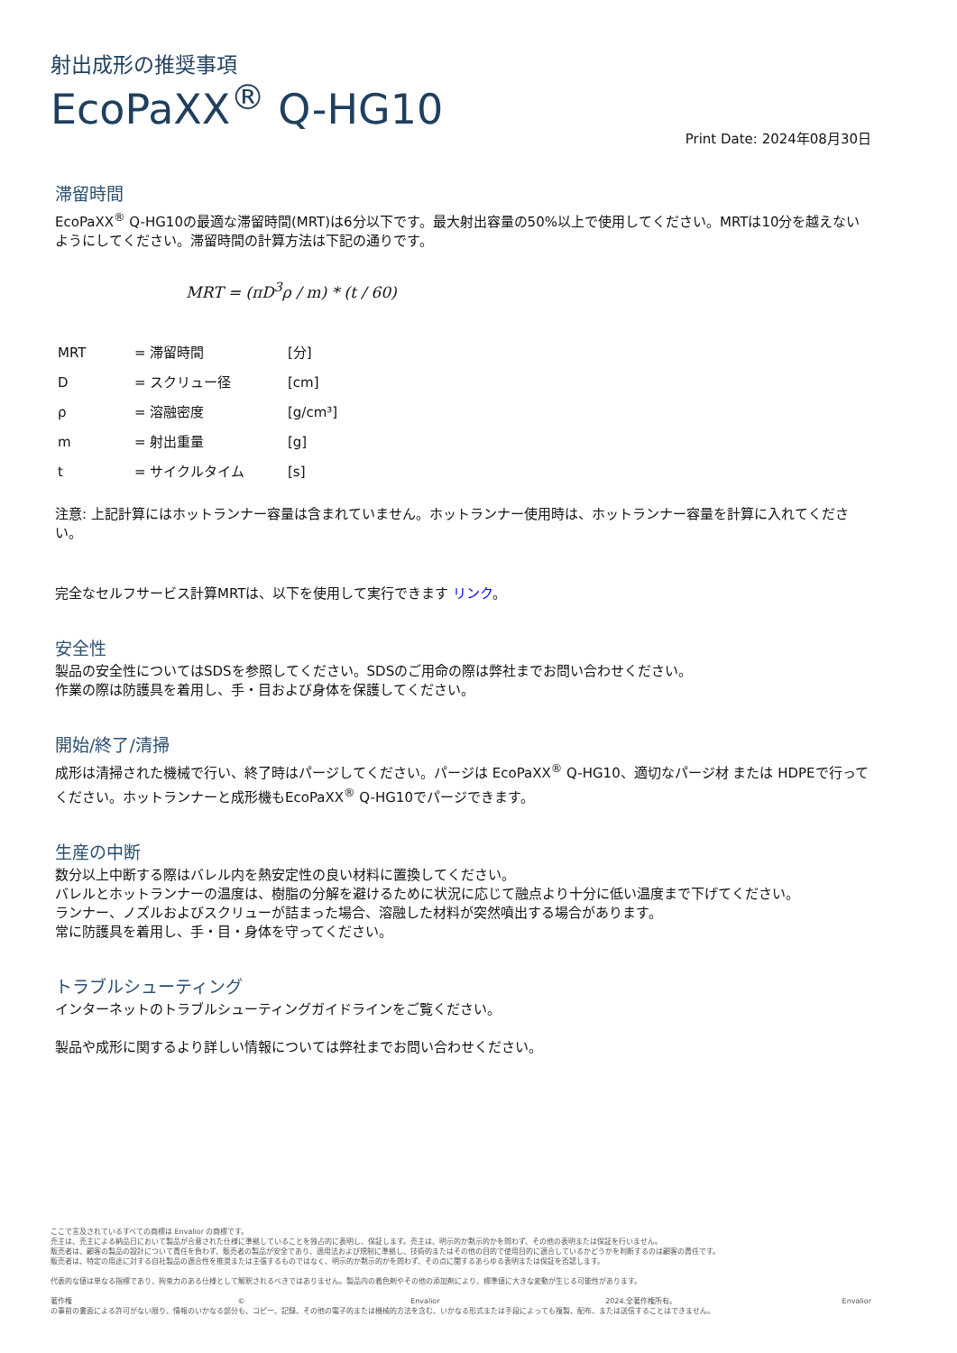射出成形の推奨事項
EcoPaXX<sup>®</sup> Q-HG10
Print Date: 2024年08月30日
滞留時間
EcoPaXX<sup>®</sup> Q-HG10の最適な滞留時間(MRT)は6分以下です。最大射出容量の50%以上で使用してください。MRTは10分を越えないようにしてください。滞留時間の計算方法は下記の通りです。
MRT = (πD<sup>3</sup>ρ / m) * (t / 60)
| MRT | = 滞留時間 | [分] |
| D | = スクリュー径 | [cm] |
| ρ | = 溶融密度 | [g/cm³] |
| m | = 射出重量 | [g] |
| t | = サイクルタイム | [s] |
注意: 上記計算にはホットランナー容量は含まれていません。ホットランナー使用時は、ホットランナー容量を計算に入れてください。
完全なセルフサービス計算MRTは、以下を使用して実行できます リンク。
安全性
製品の安全性についてはSDSを参照してください。SDSのご用命の際は弊社までお問い合わせください。
作業の際は防護具を着用し、手・目および身体を保護してください。
開始/終了/清掃
成形は清掃された機械で行い、終了時はパージしてください。パージは EcoPaXX<sup>®</sup> Q-HG10、適切なパージ材 または HDPEで行ってください。ホットランナーと成形機もEcoPaXX<sup>®</sup> Q-HG10でパージできます。
生産の中断
数分以上中断する際はバレル内を熱安定性の良い材料に置換してください。
バレルとホットランナーの温度は、樹脂の分解を避けるために状況に応じて融点より十分に低い温度まで下げてください。
ランナー、ノズルおよびスクリューが詰まった場合、溶融した材料が突然噴出する場合があります。
常に防護具を着用し、手・目・身体を守ってください。
トラブルシューティング
インターネットのトラブルシューティングガイドラインをご覧ください。
製品や成形に関するより詳しい情報については弊社までお問い合わせください。
ここで言及されているすべての商標は Envalior の商標です。
売主は、売主による納品日において製品が合意された仕様に準拠していることを独占的に表明し、保証します。売主は、明示的か黙示的かを問わず、その他の表明または保証を行いません。
販売者は、顧客の製品の設計について責任を負わず、販売者の製品が安全であり、適用法および規制に準拠し、技術的またはその他の目的で使用目的に適合しているかどうかを判断するのは顧客の責任です。
販売者は、特定の用途に対する自社製品の適合性を推奨または主張するものではなく、明示的か黙示的かを問わず、その点に関するあらゆる表明または保証を否認します。
代表的な値は単なる指標であり、拘束力のある仕様として解釈されるべきではありません。製品内の着色剤やその他の添加剤により、標準値に大きな変動が生じる可能性があります。
著作権 © Envalior 2024.全著作権所有。 Envalior
の事前の書面による許可がない限り、情報のいかなる部分も、コピー、記録、その他の電子的または機械的方法を含む、いかなる形式または手段によっても複製、配布、または送信することはできません。